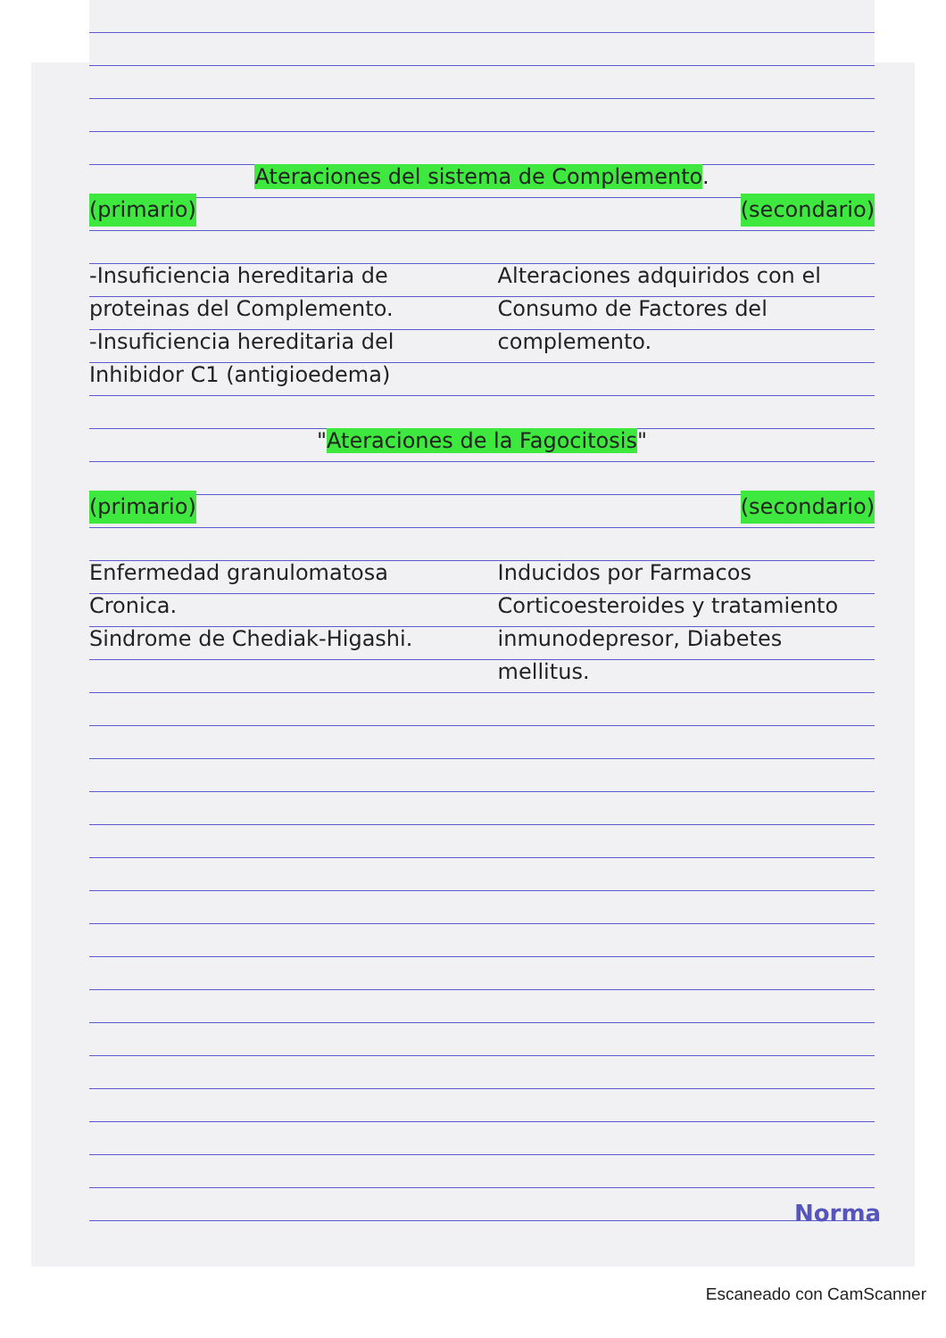Ateraciones del sistema de Complemento.
(primario) (secondario)
-Insuficiencia hereditaria de proteinas del Complemento.
-Insuficiencia hereditaria del Inhibidor C1 (antigioedema)
Alteraciones adquiridos con el Consumo de Factores del complemento.
"Ateraciones de la Fagocitosis"
(primario) (secondario)
Enfermedad granulomatosa Cronica.
Sindrome de Chediak-Higashi.
Inducidos por Farmacos Corticoesteroides y tratamiento inmunodepresor, Diabetes mellitus.
Norma
Escaneado con CamScanner